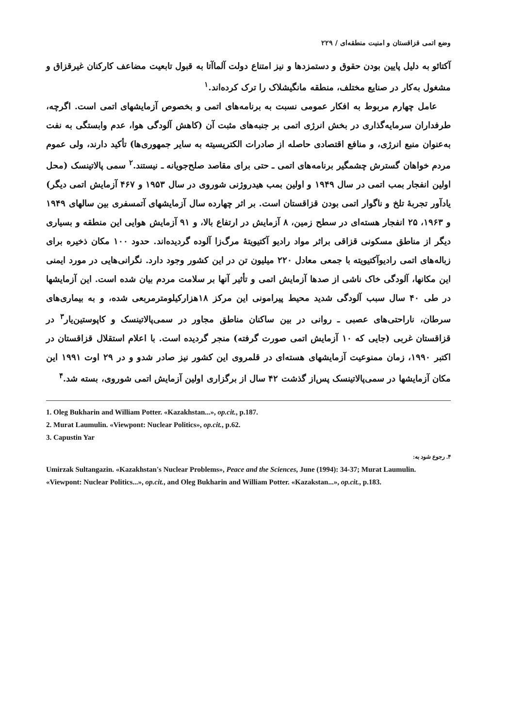وضع اتمی قزاقستان و امنیت منطقه‌ای / ۲۲۹
آکتائو به دلیل پایین بودن حقوق و دستمزدها و نیز امتناع دولت آلماآتا به قبول تابعیت مضاعف کارکنان غیرقزاق و مشغول به‌کار در صنایع مختلف، منطقه مانگیشلاک را ترک کرده‌اند.<sup>۱</sup>
عامل چهارم مربوط به افکار عمومی نسبت به برنامه‌های اتمی و بخصوص آزمایشهای اتمی است. اگرچه، طرفداران سرمایه‌گذاری در بخش انرژی اتمی بر جنبه‌های مثبت آن (کاهش آلودگی هوا، عدم وابستگی به نفت به‌عنوان منبع انرژی، و منافع اقتصادی حاصله از صادرات الکتریسیته به سایر جمهوری‌ها) تأکید دارند، ولی عموم مردم خواهان گسترش چشمگیر برنامه‌های اتمی ـ حتی برای مقاصد صلح‌جویانه ـ نیستند.<sup>۲</sup> سمی پالاتینسک (محل اولین انفجار بمب اتمی در سال ۱۹۴۹ و اولین بمب هیدروژنی شوروی در سال ۱۹۵۳ و ۴۶۷ آزمایش اتمی دیگر) یادآور تجربهٔ تلخ و ناگوار اتمی بودن قزاقستان است. بر اثر چهارده سال آزمایشهای آتمسفری بین سالهای ۱۹۴۹ و ۱۹۶۳، ۲۵ انفجار هسته‌ای در سطح زمین، ۸ آزمایش در ارتفاع بالا، و ۹۱ آزمایش هوایی این منطقه و بسیاری دیگر از مناطق مسکونی قزاقی براثر مواد رادیو آکتیویتهٔ مرگ‌زا آلوده گردیده‌اند. حدود ۱۰۰ مکان ذخیره برای زباله‌های اتمی رادیوآکتیویته با جمعی معادل ۲۲۰ میلیون تن در این کشور وجود دارد. نگرانی‌هایی در مورد ایمنی این مکانها، آلودگی خاک ناشی از صدها آزمایش اتمی و تأثیر آنها بر سلامت مردم بیان شده است. این آزمایشها در طی ۴۰ سال سبب آلودگی شدید محیط پیرامونی این مرکز ۱۸هزارکیلومترمربعی شده، و به بیماری‌های سرطان، ناراحتی‌های عصبی ـ روانی در بین ساکنان مناطق مجاور در سمی‌پالاتینسک و کاپوستین‌یار<sup>۳</sup> در قزاقستان غربی (جایی که ۱۰ آزمایش اتمی صورت گرفته) منجر گردیده است. با اعلام استقلال قزاقستان در اکتبر ۱۹۹۰، زمان ممنوعیت آزمایشهای هسته‌ای در قلمروی این کشور نیز صادر شدو و در ۲۹ اوت ۱۹۹۱ این مکان آزمایشها در سمی‌پالاتینسک پس‌از گذشت ۴۲ سال از برگزاری اولین آزمایش اتمی شوروی، بسته شد.<sup>۴</sup>
1. Oleg Bukharin and William Potter. «Kazakhstan...», op.cit., p.187.
2. Murat Laumulin. «Viewpont: Nuclear Politics», op.cit., p.62.
3. Capustin Yar
۴. رجوع شود به:
Umirzak Sultangazin. «Kazakhstan's Nuclear Problems», Peace and the Sciences, June (1994): 34-37; Murat Laumulin. «Viewpont: Nuclear Politics...», op.cit., and Oleg Bukharin and William Potter. «Kazakstan...», op.cit., p.183.